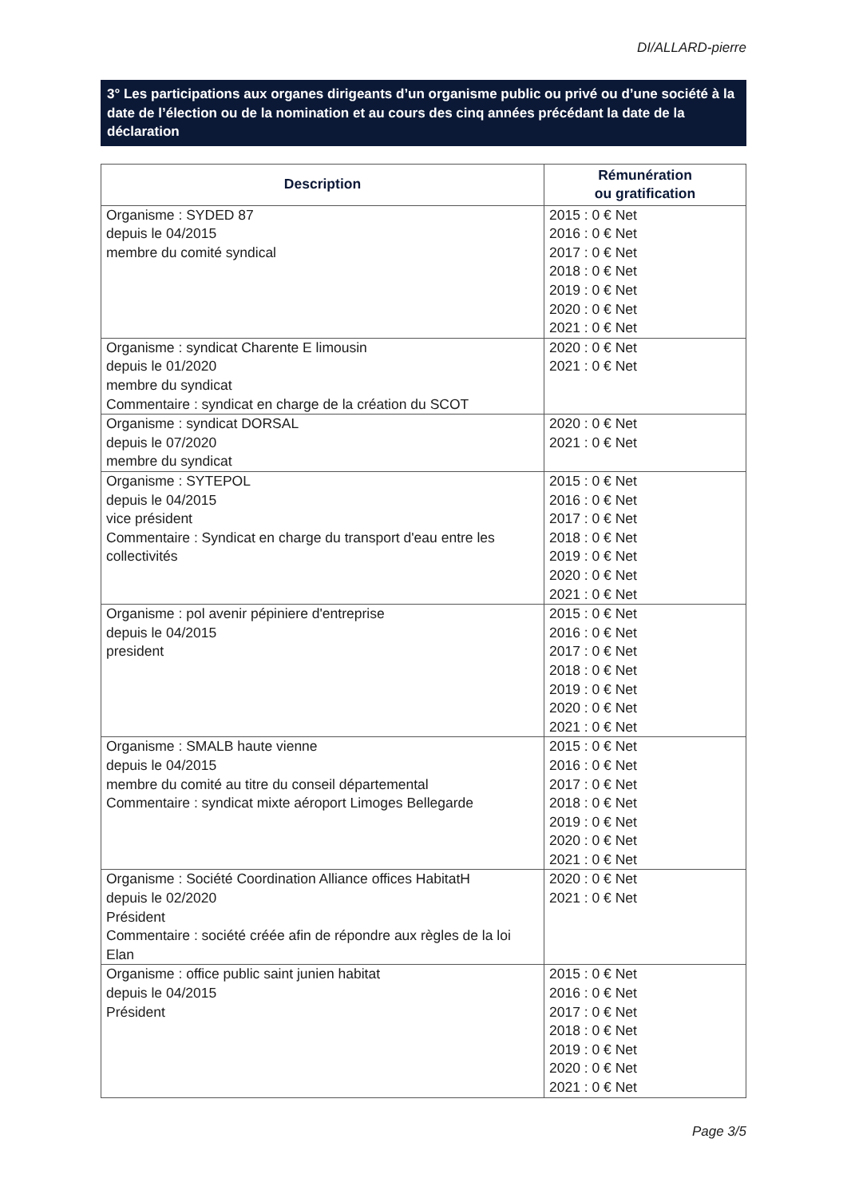DI/ALLARD-pierre
3° Les participations aux organes dirigeants d’un organisme public ou privé ou d’une société à la date de l’élection ou de la nomination et au cours des cinq années précédant la date de la déclaration
| Description | Rémunération ou gratification |
| --- | --- |
| Organisme : SYDED 87 depuis le 04/2015 membre du comité syndical | 2015 : 0 € Net 2016 : 0 € Net 2017 : 0 € Net 2018 : 0 € Net 2019 : 0 € Net 2020 : 0 € Net 2021 : 0 € Net |
| Organisme : syndicat Charente E limousin depuis le 01/2020 membre du syndicat Commentaire : syndicat en charge de la création du SCOT | 2020 : 0 € Net 2021 : 0 € Net |
| Organisme : syndicat DORSAL depuis le 07/2020 membre du syndicat | 2020 : 0 € Net 2021 : 0 € Net |
| Organisme : SYTEPOL depuis le 04/2015 vice président Commentaire : Syndicat en charge du transport d'eau entre les collectivités | 2015 : 0 € Net 2016 : 0 € Net 2017 : 0 € Net 2018 : 0 € Net 2019 : 0 € Net 2020 : 0 € Net 2021 : 0 € Net |
| Organisme : pol avenir pépiniere d'entreprise depuis le 04/2015 president | 2015 : 0 € Net 2016 : 0 € Net 2017 : 0 € Net 2018 : 0 € Net 2019 : 0 € Net 2020 : 0 € Net 2021 : 0 € Net |
| Organisme : SMALB haute vienne depuis le 04/2015 membre du comité au titre du conseil départemental Commentaire : syndicat mixte aéroport Limoges Bellegarde | 2015 : 0 € Net 2016 : 0 € Net 2017 : 0 € Net 2018 : 0 € Net 2019 : 0 € Net 2020 : 0 € Net 2021 : 0 € Net |
| Organisme : Société Coordination Alliance offices HabitatH depuis le 02/2020 Président Commentaire : société créée afin de répondre aux règles de la loi Elan | 2020 : 0 € Net 2021 : 0 € Net |
| Organisme : office public saint junien habitat depuis le 04/2015 Président | 2015 : 0 € Net 2016 : 0 € Net 2017 : 0 € Net 2018 : 0 € Net 2019 : 0 € Net 2020 : 0 € Net 2021 : 0 € Net |
Page 3/5